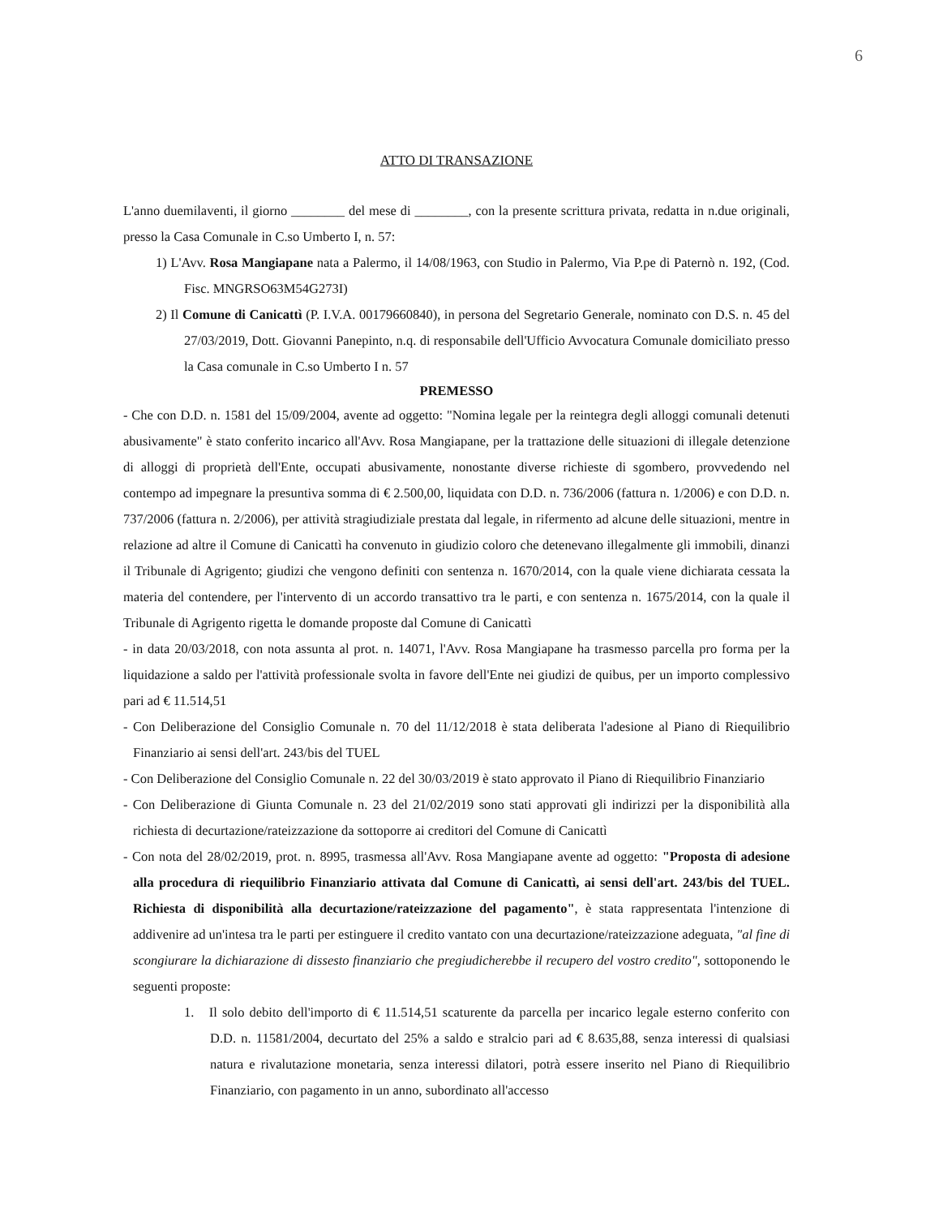6
ATTO DI TRANSAZIONE
L'anno duemilaventi, il giorno ________ del mese di ________, con la presente scrittura privata, redatta in n.due originali, presso la Casa Comunale in C.so Umberto I, n. 57:
1) L'Avv. Rosa Mangiapane nata a Palermo, il 14/08/1963, con Studio in Palermo, Via P.pe di Paternò n. 192, (Cod. Fisc. MNGRSO63M54G273I)
2) Il Comune di Canicattì (P. I.V.A. 00179660840), in persona del Segretario Generale, nominato con D.S. n. 45 del 27/03/2019, Dott. Giovanni Panepinto, n.q. di responsabile dell'Ufficio Avvocatura Comunale domiciliato presso la Casa comunale in C.so Umberto I n. 57
PREMESSO
- Che con D.D. n. 1581 del 15/09/2004, avente ad oggetto: "Nomina legale per la reintegra degli alloggi comunali detenuti abusivamente" è stato conferito incarico all'Avv. Rosa Mangiapane, per la trattazione delle situazioni di illegale detenzione di alloggi di proprietà dell'Ente, occupati abusivamente, nonostante diverse richieste di sgombero, provvedendo nel contempo ad impegnare la presuntiva somma di € 2.500,00, liquidata con D.D. n. 736/2006 (fattura n. 1/2006) e con D.D. n. 737/2006 (fattura n. 2/2006), per attività stragiudiziale prestata dal legale, in rifermento ad alcune delle situazioni, mentre in relazione ad altre il Comune di Canicattì ha convenuto in giudizio coloro che detenevano illegalmente gli immobili, dinanzi il Tribunale di Agrigento; giudizi che vengono definiti con sentenza n. 1670/2014, con la quale viene dichiarata cessata la materia del contendere, per l'intervento di un accordo transattivo tra le parti, e con sentenza n. 1675/2014, con la quale il Tribunale di Agrigento rigetta le domande proposte dal Comune di Canicattì
- in data 20/03/2018, con nota assunta al prot. n. 14071, l'Avv. Rosa Mangiapane ha trasmesso parcella pro forma per la liquidazione a saldo per l'attività professionale svolta in favore dell'Ente nei giudizi de quibus, per un importo complessivo pari ad € 11.514,51
- Con Deliberazione del Consiglio Comunale n. 70 del 11/12/2018 è stata deliberata l'adesione al Piano di Riequilibrio Finanziario ai sensi dell'art. 243/bis del TUEL
- Con Deliberazione del Consiglio Comunale n. 22 del 30/03/2019 è stato approvato il Piano di Riequilibrio Finanziario
- Con Deliberazione di Giunta Comunale n. 23 del 21/02/2019 sono stati approvati gli indirizzi per la disponibilità alla richiesta di decurtazione/rateizzazione da sottoporre ai creditori del Comune di Canicattì
- Con nota del 28/02/2019, prot. n. 8995, trasmessa all'Avv. Rosa Mangiapane avente ad oggetto: "Proposta di adesione alla procedura di riequilibrio Finanziario attivata dal Comune di Canicattì, ai sensi dell'art. 243/bis del TUEL. Richiesta di disponibilità alla decurtazione/rateizzazione del pagamento", è stata rappresentata l'intenzione di addivenire ad un'intesa tra le parti per estinguere il credito vantato con una decurtazione/rateizzazione adeguata, "al fine di scongiurare la dichiarazione di dissesto finanziario che pregiudicherebbe il recupero del vostro credito", sottoponendo le seguenti proposte:
1. Il solo debito dell'importo di € 11.514,51 scaturente da parcella per incarico legale esterno conferito con D.D. n. 11581/2004, decurtato del 25% a saldo e stralcio pari ad € 8.635,88, senza interessi di qualsiasi natura e rivalutazione monetaria, senza interessi dilatori, potrà essere inserito nel Piano di Riequilibrio Finanziario, con pagamento in un anno, subordinato all'accesso